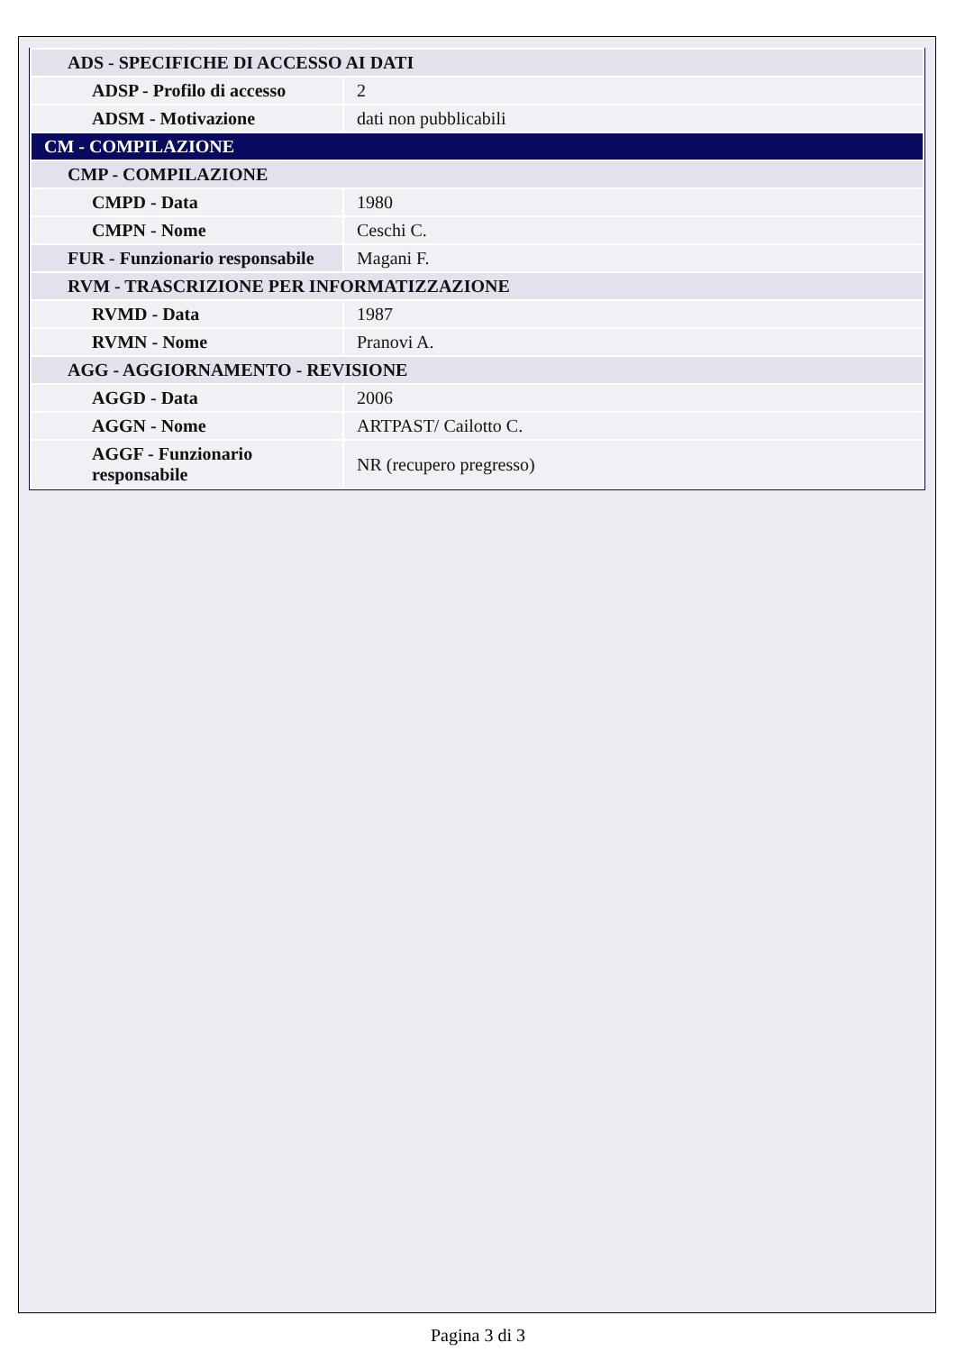| ADS - SPECIFICHE DI ACCESSO AI DATI | |
| ADSP - Profilo di accesso | 2 |
| ADSM - Motivazione | dati non pubblicabili |
| CM - COMPILAZIONE | |
| CMP - COMPILAZIONE | |
| CMPD - Data | 1980 |
| CMPN - Nome | Ceschi C. |
| FUR - Funzionario responsabile | Magani F. |
| RVM - TRASCRIZIONE PER INFORMATIZZAZIONE | |
| RVMD - Data | 1987 |
| RVMN - Nome | Pranovi A. |
| AGG - AGGIORNAMENTO - REVISIONE | |
| AGGD - Data | 2006 |
| AGGN - Nome | ARTPAST/ Cailotto C. |
| AGGF - Funzionario responsabile | NR (recupero pregresso) |
Pagina 3 di 3